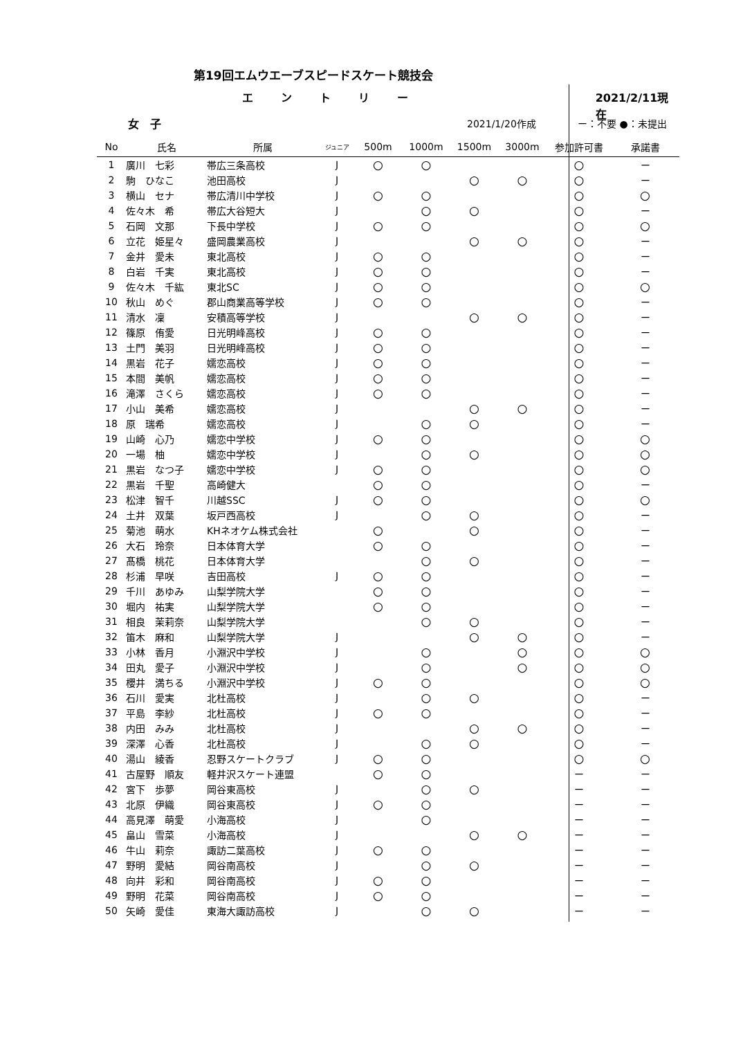第19回エムウエーブスピードスケート競技会
エントリー 2021/2/11現在
女　子 2021/1/20作成 ー：不要 ●：未提出
| No | 氏名 | 所属 | ジュニア | 500m | 1000m | 1500m | 3000m | 参加許可書 | 承諾書 |
| --- | --- | --- | --- | --- | --- | --- | --- | --- | --- |
| 1 | 廣川 七彩 | 帯広三条高校 | J | ○ | ○ | | | ○ | ー |
| 2 | 駒 ひなこ | 池田高校 | J | | | ○ | ○ | ○ | ー |
| 3 | 横山 セナ | 帯広清川中学校 | J | ○ | ○ | | | ○ | ○ |
| 4 | 佐々木 希 | 帯広大谷短大 | J | | ○ | ○ | | ○ | ー |
| 5 | 石岡 文那 | 下長中学校 | J | ○ | ○ | | | ○ | ○ |
| 6 | 立花 姫星々 | 盛岡農業高校 | J | | | ○ | ○ | ○ | ー |
| 7 | 金井 愛未 | 東北高校 | J | ○ | ○ | | | ○ | ー |
| 8 | 白岩 千実 | 東北高校 | J | ○ | ○ | | | ○ | ー |
| 9 | 佐々木 千紘 | 東北SC | J | ○ | ○ | | | ○ | ○ |
| 10 | 秋山 めぐ | 郡山商業高等学校 | J | ○ | ○ | | | ○ | ー |
| 11 | 清水 凜 | 安積高等学校 | J | | | ○ | ○ | ○ | ー |
| 12 | 篠原 侑愛 | 日光明峰高校 | J | ○ | ○ | | | ○ | ー |
| 13 | 土門 美羽 | 日光明峰高校 | J | ○ | ○ | | | ○ | ー |
| 14 | 黒岩 花子 | 嬬恋高校 | J | ○ | ○ | | | ○ | ー |
| 15 | 本間 美帆 | 嬬恋高校 | J | ○ | ○ | | | ○ | ー |
| 16 | 滝澤 さくら | 嬬恋高校 | J | ○ | ○ | | | ○ | ー |
| 17 | 小山 美希 | 嬬恋高校 | J | | | ○ | ○ | ○ | ー |
| 18 | 原 瑞希 | 嬬恋高校 | J | | ○ | ○ | | ○ | ー |
| 19 | 山崎 心乃 | 嬬恋中学校 | J | ○ | ○ | | | ○ | ○ |
| 20 | 一場 柚 | 嬬恋中学校 | J | | ○ | ○ | | ○ | ○ |
| 21 | 黒岩 なつ子 | 嬬恋中学校 | J | ○ | ○ | | | ○ | ○ |
| 22 | 黒岩 千聖 | 高崎健大 | | ○ | ○ | | | ○ | ー |
| 23 | 松津 智千 | 川越SSC | J | ○ | ○ | | | ○ | ○ |
| 24 | 土井 双葉 | 坂戸西高校 | J | | ○ | ○ | | ○ | ー |
| 25 | 菊池 萌水 | KHネオケム株式会社 | | ○ | | ○ | | ○ | ー |
| 26 | 大石 玲奈 | 日本体育大学 | | ○ | ○ | | | ○ | ー |
| 27 | 髙橋 桃花 | 日本体育大学 | | | ○ | ○ | | ○ | ー |
| 28 | 杉浦 早咲 | 吉田高校 | J | ○ | ○ | | | ○ | ー |
| 29 | 千川 あゆみ | 山梨学院大学 | | ○ | ○ | | | ○ | ー |
| 30 | 堀内 祐実 | 山梨学院大学 | | ○ | ○ | | | ○ | ー |
| 31 | 相良 茉莉奈 | 山梨学院大学 | | | ○ | ○ | | ○ | ー |
| 32 | 笛木 麻和 | 山梨学院大学 | J | | | ○ | ○ | ○ | ー |
| 33 | 小林 香月 | 小淵沢中学校 | J | | ○ | | ○ | ○ | ○ |
| 34 | 田丸 愛子 | 小淵沢中学校 | J | | ○ | | ○ | ○ | ○ |
| 35 | 櫻井 満ちる | 小淵沢中学校 | J | ○ | ○ | | | ○ | ○ |
| 36 | 石川 愛実 | 北杜高校 | J | | ○ | ○ | | ○ | ー |
| 37 | 平島 李紗 | 北杜高校 | J | ○ | ○ | | | ○ | ー |
| 38 | 内田 みみ | 北杜高校 | J | | | ○ | ○ | ○ | ー |
| 39 | 深澤 心香 | 北杜高校 | J | | ○ | ○ | | ○ | ー |
| 40 | 湯山 綾香 | 忍野スケートクラブ | J | ○ | ○ | | | ○ | ○ |
| 41 | 古屋野 順友 | 軽井沢スケート連盟 | | ○ | ○ | | | ー | ー |
| 42 | 宮下 歩夢 | 岡谷東高校 | J | | ○ | ○ | | ー | ー |
| 43 | 北原 伊織 | 岡谷東高校 | J | ○ | ○ | | | ー | ー |
| 44 | 高見澤 萌愛 | 小海高校 | J | | ○ | | | ー | ー |
| 45 | 畠山 雪菜 | 小海高校 | J | | | ○ | ○ | ー | ー |
| 46 | 牛山 莉奈 | 諏訪二葉高校 | J | ○ | ○ | | | ー | ー |
| 47 | 野明 愛結 | 岡谷南高校 | J | | ○ | ○ | | ー | ー |
| 48 | 向井 彩和 | 岡谷南高校 | J | ○ | ○ | | | ー | ー |
| 49 | 野明 花菜 | 岡谷南高校 | J | ○ | ○ | | | ー | ー |
| 50 | 矢崎 愛佳 | 東海大諏訪高校 | J | | ○ | ○ | | ー | ー |